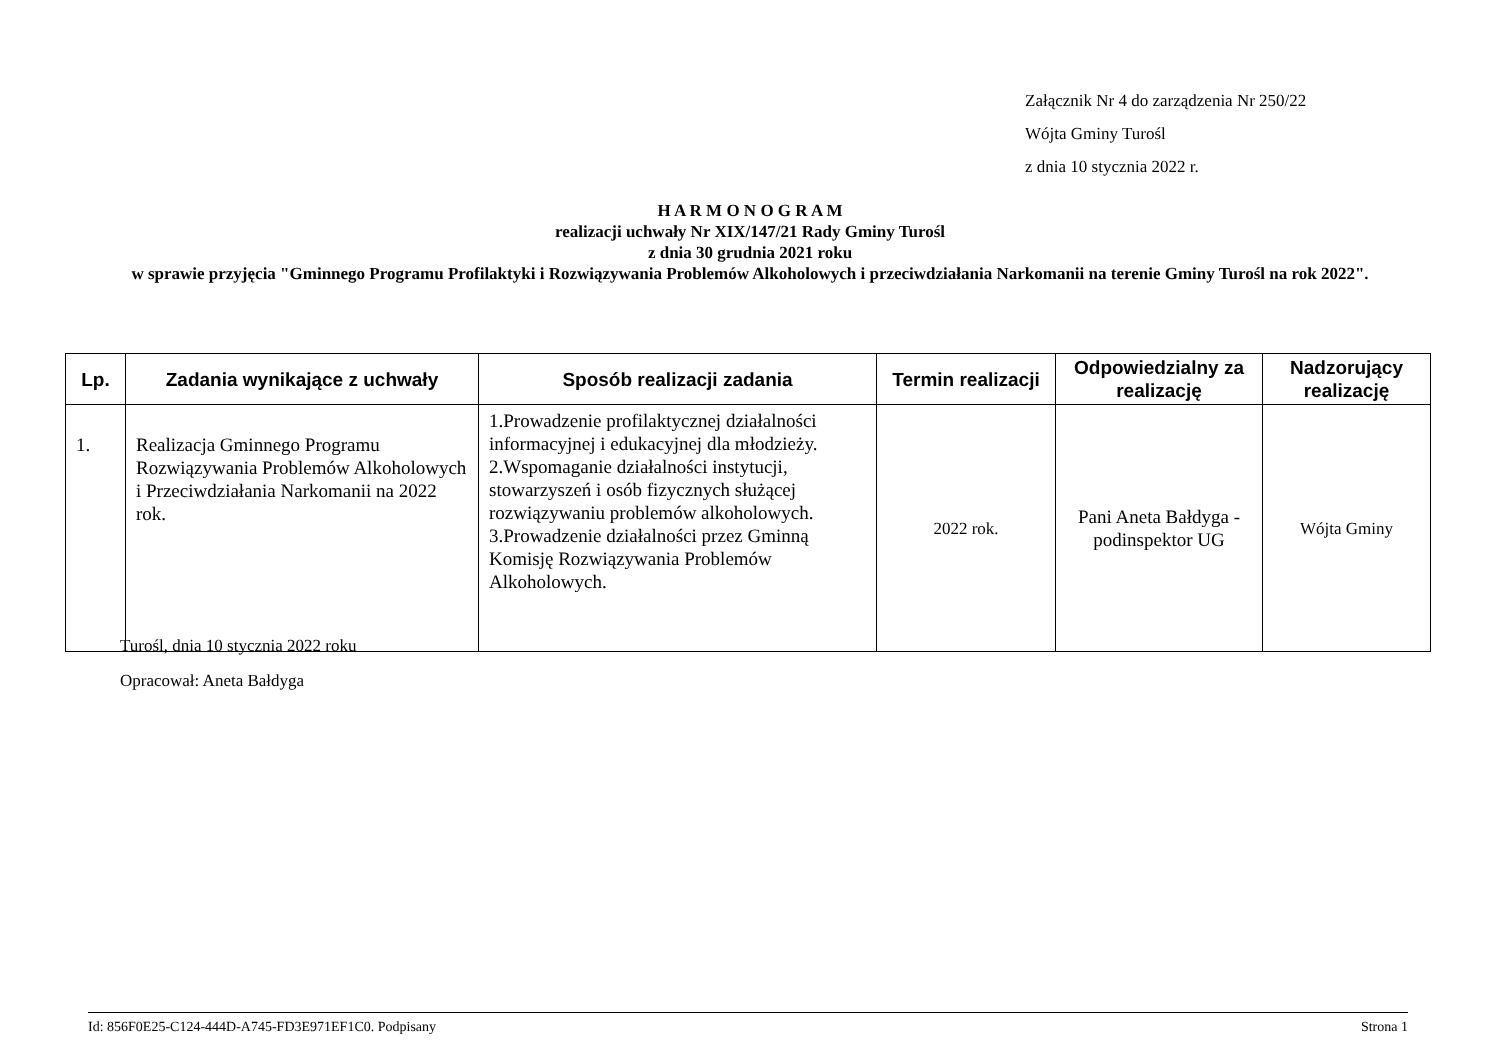Załącznik Nr 4 do zarządzenia Nr 250/22
Wójta Gminy Turośl
z dnia 10 stycznia 2022 r.
H A R M O N O G R A M
realizacji uchwały Nr XIX/147/21 Rady Gminy Turośl
z dnia 30 grudnia 2021 roku
w sprawie przyjęcia "Gminnego Programu Profilaktyki i Rozwiązywania Problemów Alkoholowych i przeciwdziałania Narkomanii na terenie Gminy Turośl na rok 2022".
| Lp. | Zadania wynikające z uchwały | Sposób realizacji zadania | Termin realizacji | Odpowiedzialny za realizację | Nadzorujący realizację |
| --- | --- | --- | --- | --- | --- |
| 1. | Realizacja Gminnego Programu Rozwiązywania Problemów Alkoholowych i Przeciwdziałania Narkomanii na 2022 rok. | 1.Prowadzenie profilaktycznej działalności informacyjnej i edukacyjnej dla młodzieży. 2.Wspomaganie działalności instytucji, stowarzyszeń i osób fizycznych służącej rozwiązywaniu problemów alkoholowych. 3.Prowadzenie działalności przez Gminną Komisję Rozwiązywania Problemów Alkoholowych. | 2022 rok. | Pani Aneta Bałdyga - podinspektor UG | Wójta Gminy |
Turośl, dnia 10 stycznia 2022 roku
Opracował: Aneta Bałdyga
Id: 856F0E25-C124-444D-A745-FD3E971EF1C0. Podpisany Strona 1